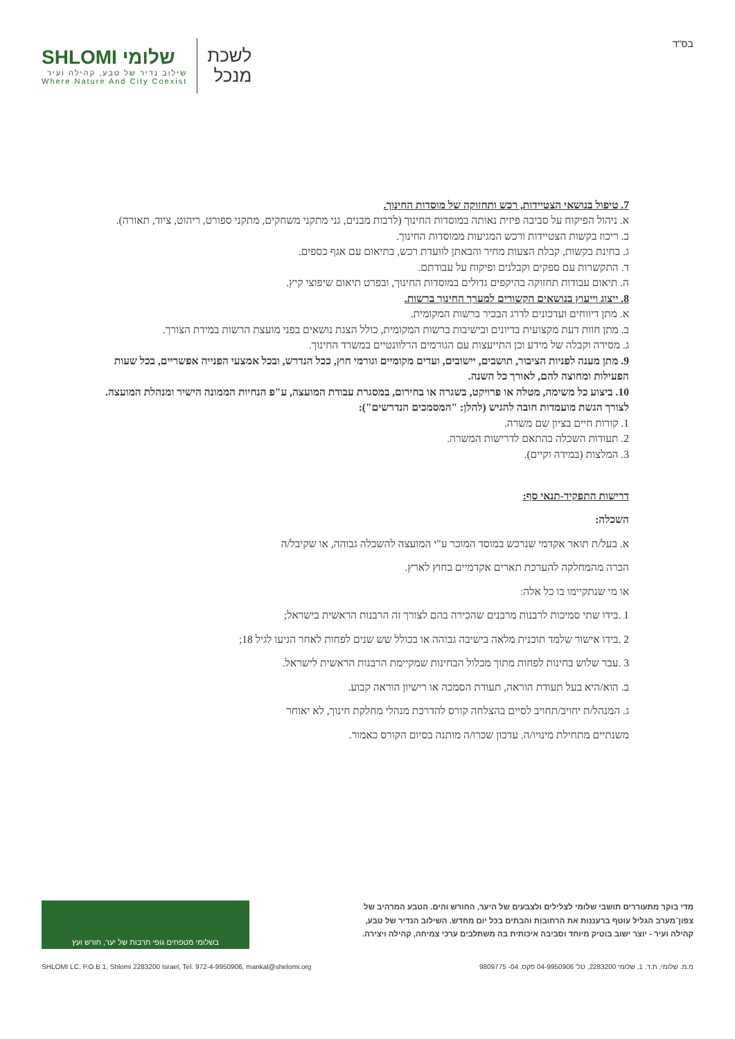בס"ד
SHLOMI שלומי
שילוב נדיר של טבע, קהילה ועיר
Where Nature And City Coexist
לשכת
מנכל
7. טיפול בנושאי הצטיידות, רכש ותחזוקה של מוסדות החינוך.
א. ניהול הפיקוח על סביבה פיזית נאותה במוסדות החינוך (לרבות מבנים, גני מתקני משחקים, מתקני ספורט, ריהוט, ציוד, תאורה).
ב. ריכוז בקשות הצטיידות ורכש המגיעות ממוסדות החינוך.
ג. בחינת בקשות, קבלת הצעות מחיר והבאתן לוועדת רכש, בתיאום עם אגף כספים.
ד. התקשרות עם ספקים וקבלנים ופיקוח על עבודתם.
ה. תיאום עבודות תחזוקה בהיקפים גדולים במוסדות החינוך, ובפרט תיאום שיפוצי קיץ.
8. ייצוג וייעוץ בנושאים הקשורים למערך החינוך ברשות.
א. מתן דיווחים ועדכונים לדרג הבכיר ברשות המקומית.
ב. מתן חוות דעת מקצועית בדיונים ובישיבות ברשות המקומית, כולל הצגת נושאים בפני מועצת הרשות במידת הצורך.
ג. מסירה וקבלה של מידע וכן התייעצות עם הגורמים הרלוונטיים במשרד החינוך.
9. מתן מענה לפניות הציבור, תושבים, יישובים, ועדים מקומיים וגורמי חוץ, ככל הנדרש, ובכל אמצעי הפנייה אפשריים, בכל שעות הפעילות ומחוצה להם, לאורך כל השנה.
10. ביצוע כל משימה, מטלה או פרויקט, בשגרה או בחירום, במסגרת עבודת המועצה, ע"פ הנחיות הממונה הישיר ומנהלת המועצה.
לצורך הגשת מועמדות חובה להגיש (להלן: "המסמכים הנדרשים"):
1. קורות חיים בציון שם משרה.
2. תעודות השכלה בהתאם לדרישות המשרה.
3. המלצות (במידה וקיים).
דרישות התפקיד-תנאי סף:
השכלה:
א. בעל/ת תואר אקדמי שנרכש במוסד המוכר ע"י המועצה להשכלה גבוהה, או שקיבל/ה
הכרה מהמחלקה להערכת תארים אקדמיים בחוץ לארץ.
או מי שנתקיימו בו כל אלה:
1 .בידו שתי סמיכות לרבנות מרבנים שהכירה בהם לצורך זה הרבנות הראשית בישראל;
2 .בידו אישור שלמד תוכנית מלאה בישיבה גבוהה או בכולל שש שנים לפחות לאחר הגיעו לגיל 18;
3 .עבר שלוש בחינות לפחות מתוך מכלול הבחינות שמקיימת הרבנות הראשית לישראל.
ב. הוא/היא בעל תעודת הוראה, תעודת הסמכה או רישיון הוראה קבוע.
ג. המנהל/ת יחויב/תחויב לסיים בהצלחה קורס להדרכת מנהלי מחלקת חינוך, לא יאוחר
משנתיים מתחילת מינויו/ה. עדכון שכרו/ה מותנה בסיום הקורס כאמור.
מדי בוקר מתעוררים תושבי שלומי לצלילים ולצבעים של היער, החורש והים. הטבע המרהיב של
צפון־מערב הגליל עוטף ברעננות את הרחובות והבתים בכל יום מחדש. השילוב הנדיר של טבע,
קהילה ועיר - יוצר ישוב בוטיק מיוחד וסביבה איכותית בה משתלבים ערכי צמיחה, קהילה ויצירה.
בשלומי מטפחים גופי תרבות של יער, חורש ועץ
מ.מ. שלומי, ת.ד. 1, שלומי 2283200, טל' 04-9950906 פקס. 04- 9809775 SHLOMI LC, P.O.B 1, Shlomi 2283200 Israel, Tel. 972-4-9950906, mankal@shelomi.org